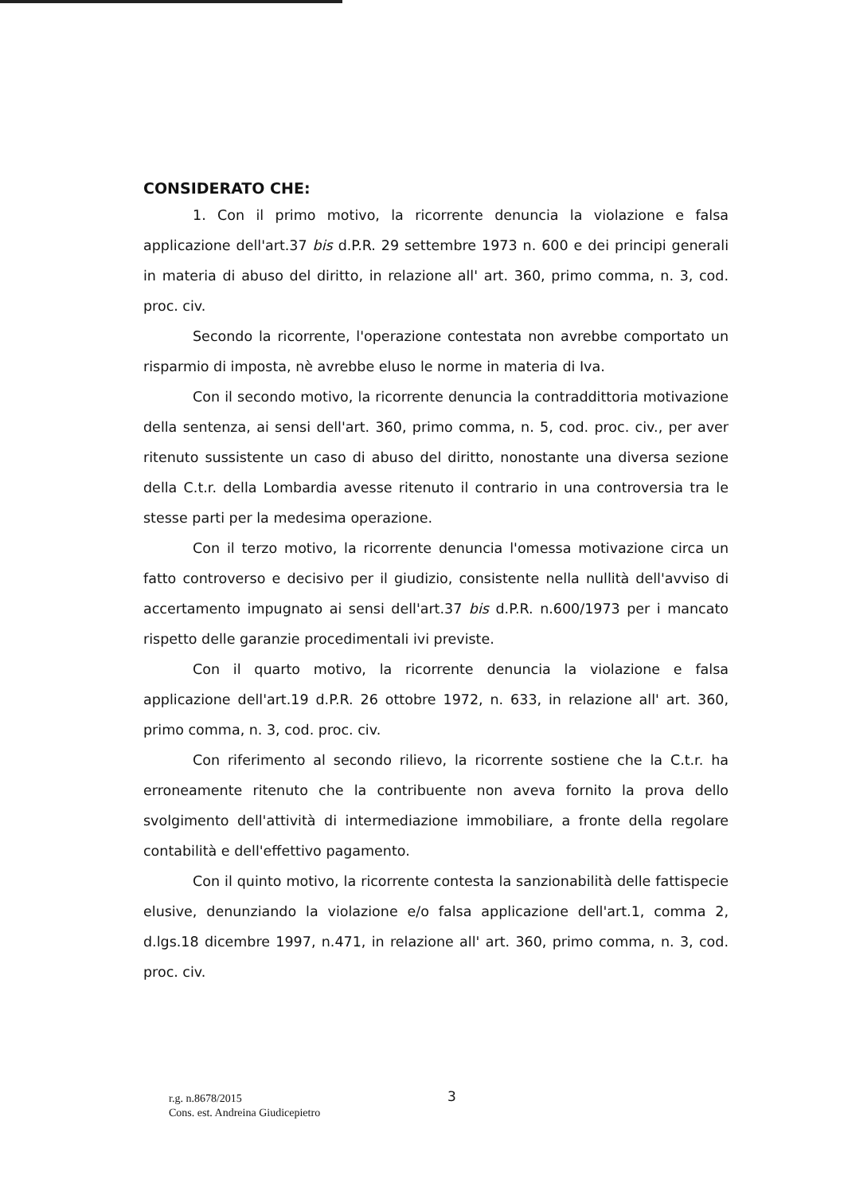CONSIDERATO CHE:
1. Con il primo motivo, la ricorrente denuncia la violazione e falsa applicazione dell'art.37 bis d.P.R. 29 settembre 1973 n. 600 e dei principi generali in materia di abuso del diritto, in relazione all' art. 360, primo comma, n. 3, cod. proc. civ.
Secondo la ricorrente, l'operazione contestata non avrebbe comportato un risparmio di imposta, nè avrebbe eluso le norme in materia di Iva.
Con il secondo motivo, la ricorrente denuncia la contraddittoria motivazione della sentenza, ai sensi dell'art. 360, primo comma, n. 5, cod. proc. civ., per aver ritenuto sussistente un caso di abuso del diritto, nonostante una diversa sezione della C.t.r. della Lombardia avesse ritenuto il contrario in una controversia tra le stesse parti per la medesima operazione.
Con il terzo motivo, la ricorrente denuncia l'omessa motivazione circa un fatto controverso e decisivo per il giudizio, consistente nella nullità dell'avviso di accertamento impugnato ai sensi dell'art.37 bis d.P.R. n.600/1973 per i mancato rispetto delle garanzie procedimentali ivi previste.
Con il quarto motivo, la ricorrente denuncia la violazione e falsa applicazione dell'art.19 d.P.R. 26 ottobre 1972, n. 633, in relazione all' art. 360, primo comma, n. 3, cod. proc. civ.
Con riferimento al secondo rilievo, la ricorrente sostiene che la C.t.r. ha erroneamente ritenuto che la contribuente non aveva fornito la prova dello svolgimento dell'attività di intermediazione immobiliare, a fronte della regolare contabilità e dell'effettivo pagamento.
Con il quinto motivo, la ricorrente contesta la sanzionabilità delle fattispecie elusive, denunziando la violazione e/o falsa applicazione dell'art.1, comma 2, d.lgs.18 dicembre 1997, n.471, in relazione all' art. 360, primo comma, n. 3, cod. proc. civ.
r.g. n.8678/2015
Cons. est. Andreina Giudicepietro
3